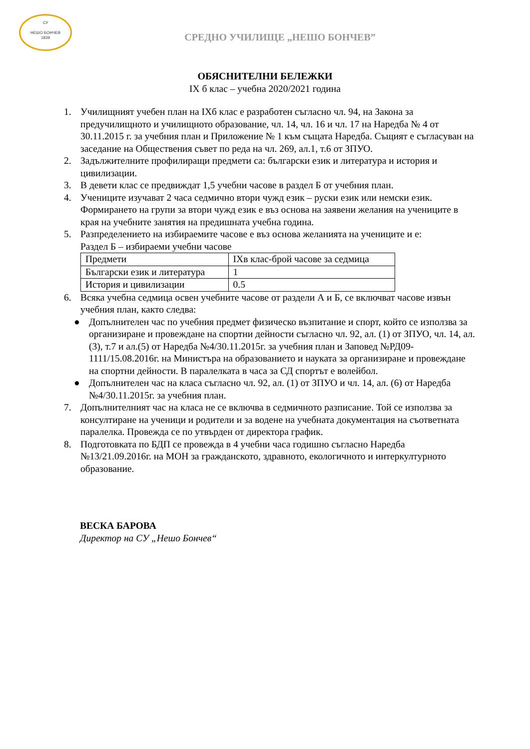СУ
НЕШО БОНЧЕВ
1839
СРЕДНО УЧИЛИЩЕ „НЕШО БОНЧЕВ”
ОБЯСНИТЕЛНИ БЕЛЕЖКИ
IX б клас – учебна 2020/2021 година
1. Училищният учебен план на IXб клас е разработен съгласно чл. 94, на Закона за предучилищното и училищното образование, чл. 14, чл. 16 и чл. 17 на Наредба № 4 от 30.11.2015 г. за учебния план и Приложение № 1 към същата Наредба. Същият е съгласуван на заседание на Обществения съвет по реда на чл. 269, ал.1, т.6 от ЗПУО.
2. Задължителните профилиращи предмети са: български език и литература и история и цивилизации.
3. В девети клас се предвиждат 1,5 учебни часове в раздел Б от учебния план.
4. Учениците изучават 2 часа седмично втори чужд език – руски език или немски език. Формирането на групи за втори чужд език е въз основа на заявени желания на учениците в края на учебните занятия на предишната учебна година.
5. Разпределението на избираемите часове е въз основа желанията на учениците и е:
Раздел Б – избираеми учебни часове
| Предмети | IXв клас-брой часове за седмица |
| Български език и литература | 1 |
| История и цивилизации | 0.5 |
6. Всяка учебна седмица освен учебните часове от раздели А и Б, се включват часове извън учебния план, както следва:
● Допълнителен час по учебния предмет физическо възпитание и спорт, който се използва за организиране и провеждане на спортни дейности съгласно чл. 92, ал. (1) от ЗПУО, чл. 14, ал.(3), т.7 и ал.(5) от Наредба №4/30.11.2015г. за учебния план и Заповед №РД09-1111/15.08.2016г. на Министъра на образованието и науката за организиране и провеждане на спортни дейности. В паралелката в часа за СД спортът е волейбол.
● Допълнителен час на класа съгласно чл. 92, ал. (1) от ЗПУО и чл. 14, ал. (6) от Наредба №4/30.11.2015г. за учебния план.
7. Допълнителният час на класа не се включва в седмичното разписание. Той се използва за консултиране на ученици и родители и за водене на учебната документация на съответната паралелка. Провежда се по утвърден от директора график.
8. Подготовката по БДП се провежда в 4 учебни часа годишно съгласно Наредба №13/21.09.2016г. на МОН за гражданското, здравното, екологичното и интеркултурното образование.
ВЕСКА БАРОВА
Директор на СУ „Нешо Бончев“